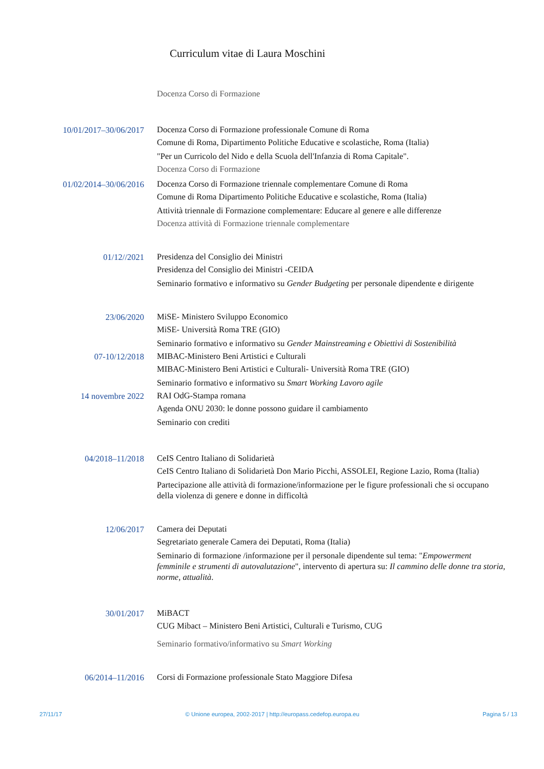Curriculum vitae di Laura Moschini
Docenza Corso di Formazione
10/01/2017–30/06/2017
Docenza Corso di Formazione professionale Comune di Roma
Comune di Roma, Dipartimento Politiche Educative e scolastiche, Roma (Italia)
"Per un Curricolo del Nido e della Scuola dell'Infanzia di Roma Capitale".
Docenza Corso di Formazione
01/02/2014–30/06/2016
Docenza Corso di Formazione triennale complementare Comune di Roma
Comune di Roma Dipartimento Politiche Educative e scolastiche, Roma (Italia)
Attività triennale di Formazione complementare: Educare al genere e alle differenze
Docenza attività di Formazione triennale complementare
01/12//2021
Presidenza del Consiglio dei Ministri
Presidenza del Consiglio dei Ministri -CEIDA
Seminario formativo e informativo su Gender Budgeting per personale dipendente e dirigente
23/06/2020
MiSE- Ministero Sviluppo Economico
MiSE- Università Roma TRE (GIO)
Seminario formativo e informativo su Gender Mainstreaming e Obiettivi di Sostenibilità
07-10/12/2018
MIBAC-Ministero Beni Artistici e Culturali
MIBAC-Ministero Beni Artistici e Culturali- Università Roma TRE (GIO)
Seminario formativo e informativo su Smart Working Lavoro agile
14 novembre 2022
RAI OdG-Stampa romana
Agenda ONU 2030: le donne possono guidare il cambiamento
Seminario con crediti
04/2018–11/2018
CeIS Centro Italiano di Solidarietà
CeIS Centro Italiano di Solidarietà Don Mario Picchi, ASSOLEI, Regione Lazio, Roma (Italia)
Partecipazione alle attività di formazione/informazione per le figure professionali che si occupano della violenza di genere e donne in difficoltà
12/06/2017
Camera dei Deputati
Segretariato generale Camera dei Deputati, Roma (Italia)
Seminario di formazione /informazione per il personale dipendente sul tema: "Empowerment femminile e strumenti di autovalutazione", intervento di apertura su: Il cammino delle donne tra storia, norme, attualità.
30/01/2017
MiBACT
CUG Mibact – Ministero Beni Artistici, Culturali e Turismo, CUG
Seminario formativo/informativo su Smart Working
06/2014–11/2016
Corsi di Formazione professionale Stato Maggiore Difesa
27/11/17 © Unione europea, 2002-2017 | http://europass.cedefop.europa.eu Pagina 5 / 13